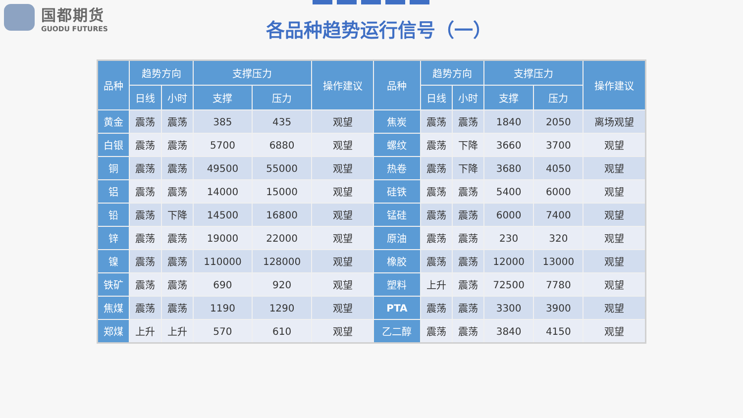国都期货
GUODU FUTURES
各品种趋势运行信号（一）
| 品种 | 趋势方向 | | 支撑压力 | | 操作建议 | 品种 | 趋势方向 | | 支撑压力 | | 操作建议 |
| --- | --- | --- | --- | --- | --- | --- | --- | --- | --- | --- | --- |
| | 日线 | 小时 | 支撑 | 压力 | | | 日线 | 小时 | 支撑 | 压力 | |
| 黄金 | 震荡 | 震荡 | 385 | 435 | 观望 | 焦炭 | 震荡 | 震荡 | 1840 | 2050 | 离场观望 |
| 白银 | 震荡 | 震荡 | 5700 | 6880 | 观望 | 螺纹 | 震荡 | 下降 | 3660 | 3700 | 观望 |
| 铜 | 震荡 | 震荡 | 49500 | 55000 | 观望 | 热卷 | 震荡 | 下降 | 3680 | 4050 | 观望 |
| 铝 | 震荡 | 震荡 | 14000 | 15000 | 观望 | 硅铁 | 震荡 | 震荡 | 5400 | 6000 | 观望 |
| 铅 | 震荡 | 下降 | 14500 | 16800 | 观望 | 锰硅 | 震荡 | 震荡 | 6000 | 7400 | 观望 |
| 锌 | 震荡 | 震荡 | 19000 | 22000 | 观望 | 原油 | 震荡 | 震荡 | 230 | 320 | 观望 |
| 镍 | 震荡 | 震荡 | 110000 | 128000 | 观望 | 橡胶 | 震荡 | 震荡 | 12000 | 13000 | 观望 |
| 铁矿 | 震荡 | 震荡 | 690 | 920 | 观望 | 塑料 | 上升 | 震荡 | 72500 | 7780 | 观望 |
| 焦煤 | 震荡 | 震荡 | 1190 | 1290 | 观望 | PTA | 震荡 | 震荡 | 3300 | 3900 | 观望 |
| 郑煤 | 上升 | 上升 | 570 | 610 | 观望 | 乙二醇 | 震荡 | 震荡 | 3840 | 4150 | 观望 |